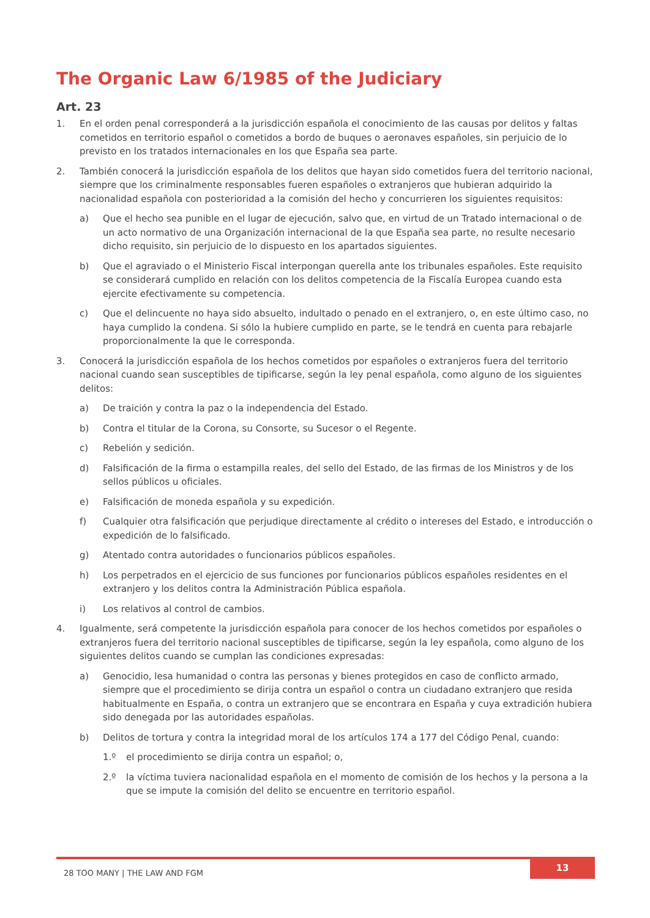The Organic Law 6/1985 of the Judiciary
Art. 23
1. En el orden penal corresponderá a la jurisdicción española el conocimiento de las causas por delitos y faltas cometidos en territorio español o cometidos a bordo de buques o aeronaves españoles, sin perjuicio de lo previsto en los tratados internacionales en los que España sea parte.
2. También conocerá la jurisdicción española de los delitos que hayan sido cometidos fuera del territorio nacional, siempre que los criminalmente responsables fueren españoles o extranjeros que hubieran adquirido la nacionalidad española con posterioridad a la comisión del hecho y concurrieren los siguientes requisitos:
a) Que el hecho sea punible en el lugar de ejecución, salvo que, en virtud de un Tratado internacional o de un acto normativo de una Organización internacional de la que España sea parte, no resulte necesario dicho requisito, sin perjuicio de lo dispuesto en los apartados siguientes.
b) Que el agraviado o el Ministerio Fiscal interpongan querella ante los tribunales españoles. Este requisito se considerará cumplido en relación con los delitos competencia de la Fiscalía Europea cuando esta ejercite efectivamente su competencia.
c) Que el delincuente no haya sido absuelto, indultado o penado en el extranjero, o, en este último caso, no haya cumplido la condena. Si sólo la hubiere cumplido en parte, se le tendrá en cuenta para rebajarle proporcionalmente la que le corresponda.
3. Conocerá la jurisdicción española de los hechos cometidos por españoles o extranjeros fuera del territorio nacional cuando sean susceptibles de tipificarse, según la ley penal española, como alguno de los siguientes delitos:
a) De traición y contra la paz o la independencia del Estado.
b) Contra el titular de la Corona, su Consorte, su Sucesor o el Regente.
c) Rebelión y sedición.
d) Falsificación de la firma o estampilla reales, del sello del Estado, de las firmas de los Ministros y de los sellos públicos u oficiales.
e) Falsificación de moneda española y su expedición.
f) Cualquier otra falsificación que perjudique directamente al crédito o intereses del Estado, e introducción o expedición de lo falsificado.
g) Atentado contra autoridades o funcionarios públicos españoles.
h) Los perpetrados en el ejercicio de sus funciones por funcionarios públicos españoles residentes en el extranjero y los delitos contra la Administración Pública española.
i) Los relativos al control de cambios.
4. Igualmente, será competente la jurisdicción española para conocer de los hechos cometidos por españoles o extranjeros fuera del territorio nacional susceptibles de tipificarse, según la ley española, como alguno de los siguientes delitos cuando se cumplan las condiciones expresadas:
a) Genocidio, lesa humanidad o contra las personas y bienes protegidos en caso de conflicto armado, siempre que el procedimiento se dirija contra un español o contra un ciudadano extranjero que resida habitualmente en España, o contra un extranjero que se encontrara en España y cuya extradición hubiera sido denegada por las autoridades españolas.
b) Delitos de tortura y contra la integridad moral de los artículos 174 a 177 del Código Penal, cuando:
1.º el procedimiento se dirija contra un español; o,
2.º la víctima tuviera nacionalidad española en el momento de comisión de los hechos y la persona a la que se impute la comisión del delito se encuentre en territorio español.
28 TOO MANY | THE LAW AND FGM 13